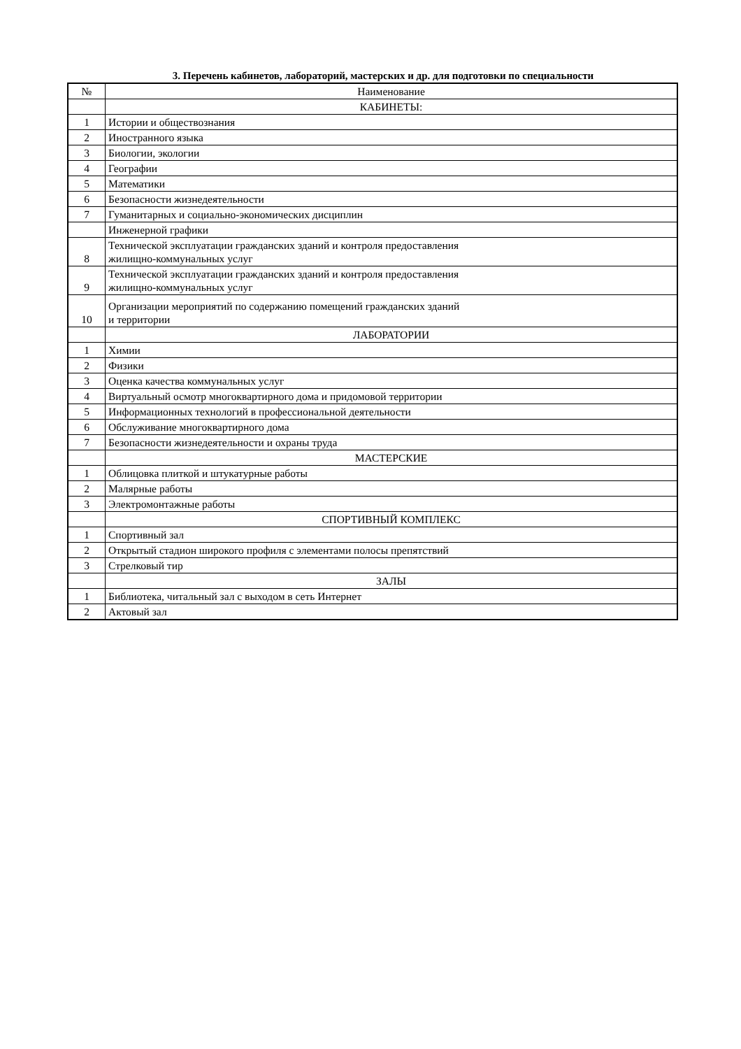3. Перечень кабинетов, лабораторий, мастерских и др. для подготовки по специальности
| № | Наименование |
| --- | --- |
| | КАБИНЕТЫ: |
| 1 | Истории и обществознания |
| 2 | Иностранного языка |
| 3 | Биологии, экологии |
| 4 | Географии |
| 5 | Математики |
| 6 | Безопасности жизнедеятельности |
| 7 | Гуманитарных и социально-экономических дисциплин |
| | Инженерной графики |
| 8 | Технической эксплуатации гражданских зданий и контроля предоставления жилищно-коммунальных услуг |
| 9 | Технической эксплуатации гражданских зданий и контроля предоставления жилищно-коммунальных услуг |
| 10 | Организации мероприятий по содержанию помещений гражданских зданий и территории |
| | ЛАБОРАТОРИИ |
| 1 | Химии |
| 2 | Физики |
| 3 | Оценка качества коммунальных услуг |
| 4 | Виртуальный осмотр многоквартирного дома и придомовой территории |
| 5 | Информационных технологий в профессиональной деятельности |
| 6 | Обслуживание многоквартирного дома |
| 7 | Безопасности жизнедеятельности и охраны труда |
| | МАСТЕРСКИЕ |
| 1 | Облицовка плиткой и штукатурные работы |
| 2 | Малярные работы |
| 3 | Электромонтажные работы |
| | СПОРТИВНЫЙ КОМПЛЕКС |
| 1 | Спортивный зал |
| 2 | Открытый стадион широкого профиля с элементами полосы препятствий |
| 3 | Стрелковый тир |
| | ЗАЛЫ |
| 1 | Библиотека, читальный зал с выходом в сеть Интернет |
| 2 | Актовый зал |